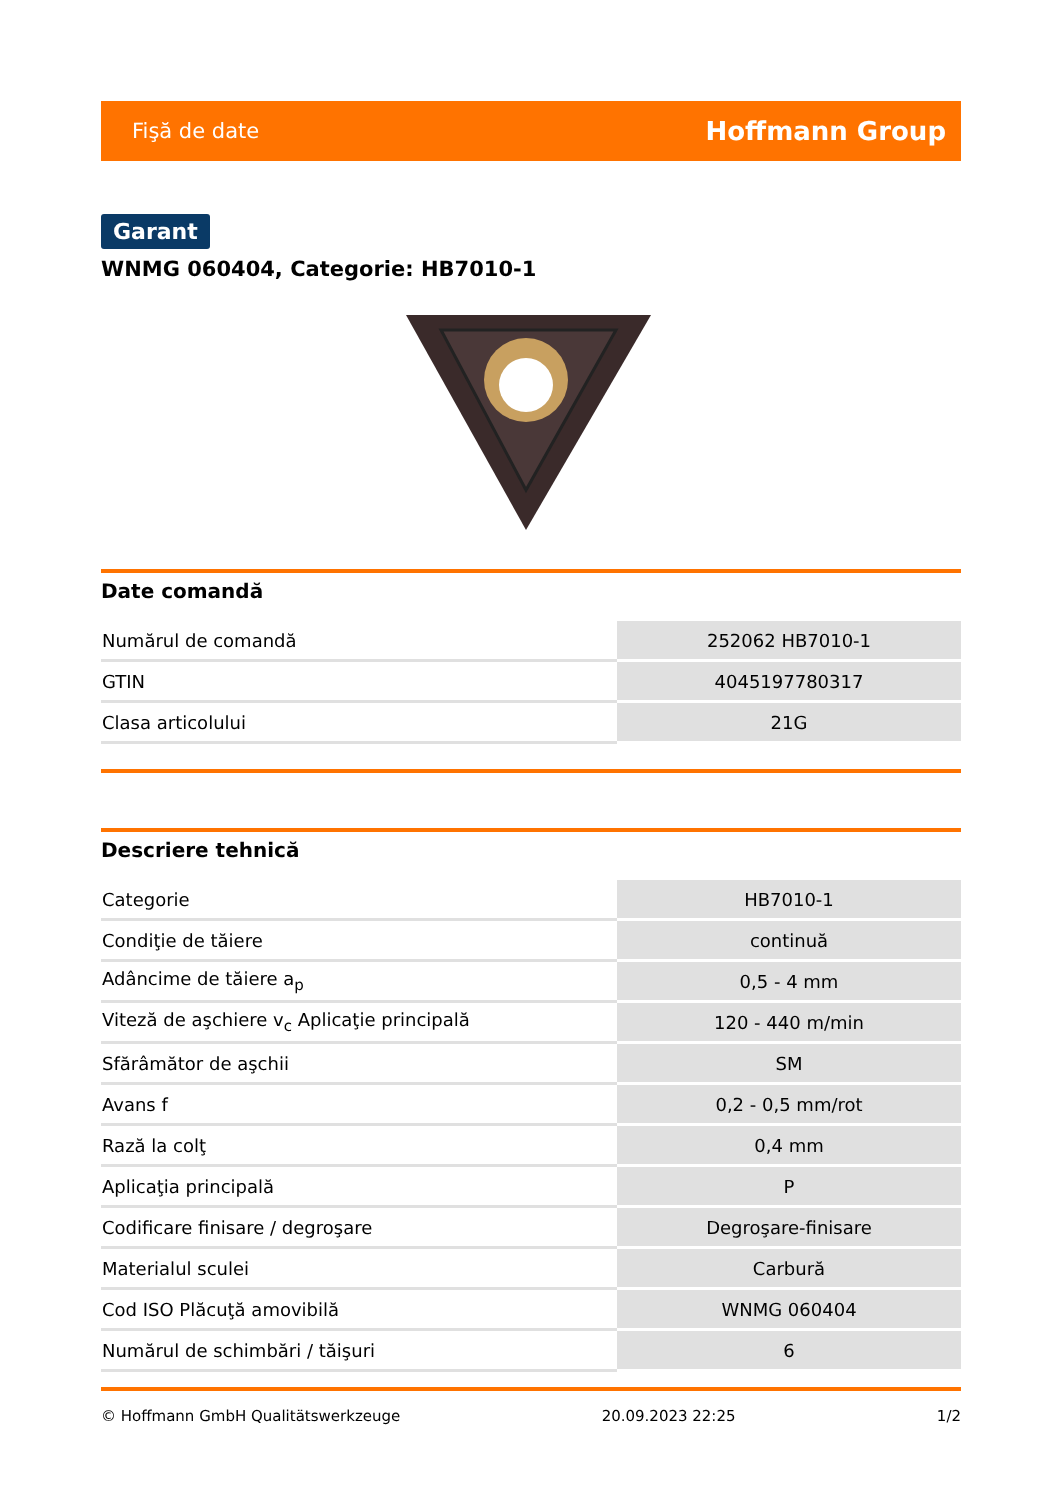Fişă de date Hoffmann Group
Garant
WNMG 060404, Categorie: HB7010-1
Date comandă
| Numărul de comandă | 252062 HB7010-1 |
| GTIN | 4045197780317 |
| Clasa articolului | 21G |
Descriere tehnică
| Categorie | HB7010-1 |
| Condiţie de tăiere | continuă |
| Adâncime de tăiere a<sub>p</sub> | 0,5 - 4 mm |
| Viteză de aşchiere v<sub>c</sub> Aplicaţie principală | 120 - 440 m/min |
| Sfărâmător de aşchii | SM |
| Avans f | 0,2 - 0,5 mm/rot |
| Rază la colţ | 0,4 mm |
| Aplicaţia principală | P |
| Codificare finisare / degroşare | Degroşare-finisare |
| Materialul sculei | Carbură |
| Cod ISO Plăcuţă amovibilă | WNMG 060404 |
| Numărul de schimbări / tăişuri | 6 |
© Hoffmann GmbH Qualitätswerkzeuge 20.09.2023 22:25 1/2